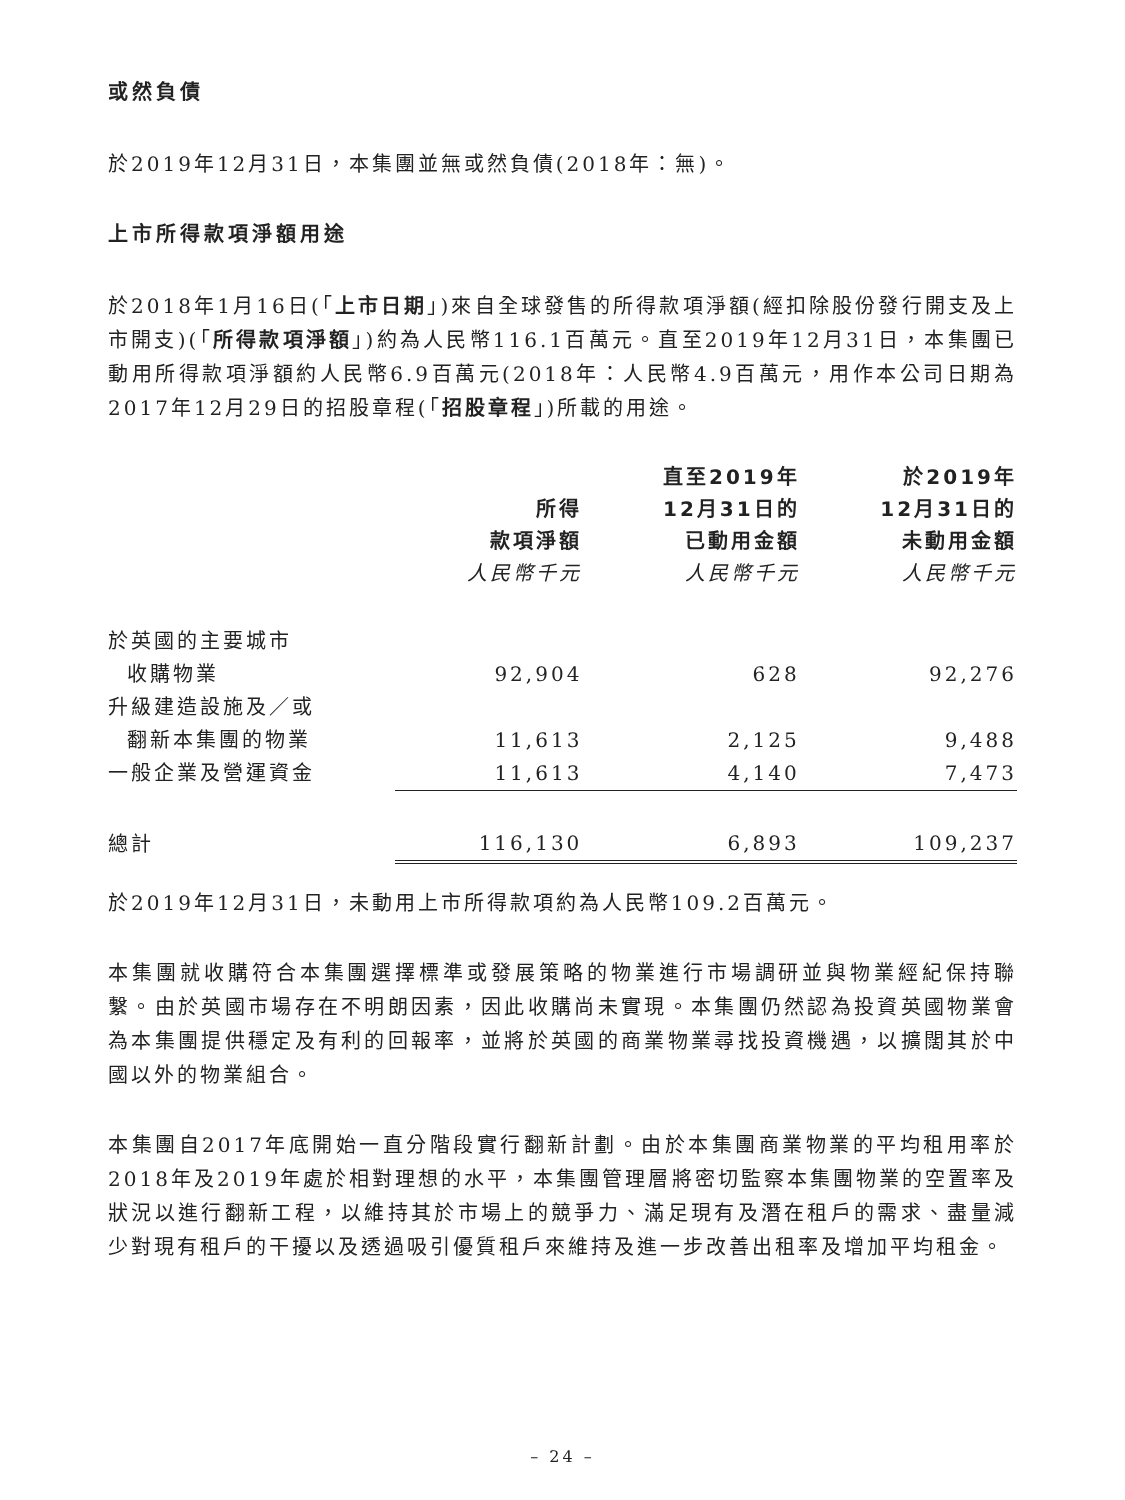或然負債
於2019年12月31日，本集團並無或然負債(2018年：無)。
上市所得款項淨額用途
於2018年1月16日(「上市日期」)來自全球發售的所得款項淨額(經扣除股份發行開支及上市開支)(「所得款項淨額」)約為人民幣116.1百萬元。直至2019年12月31日，本集團已動用所得款項淨額約人民幣6.9百萬元(2018年：人民幣4.9百萬元，用作本公司日期為2017年12月29日的招股章程(「招股章程」)所載的用途。
| | 所得 款項淨額 人民幣千元 | 直至2019年 12月31日的 已動用金額 人民幣千元 | 於2019年 12月31日的 未動用金額 人民幣千元 |
| --- | --- | --- | --- |
| 於英國的主要城市 | | | |
| 收購物業 | 92,904 | 628 | 92,276 |
| 升級建造設施及／或 | | | |
| 翻新本集團的物業 | 11,613 | 2,125 | 9,488 |
| 一般企業及營運資金 | 11,613 | 4,140 | 7,473 |
| 總計 | 116,130 | 6,893 | 109,237 |
於2019年12月31日，未動用上市所得款項約為人民幣109.2百萬元。
本集團就收購符合本集團選擇標準或發展策略的物業進行市場調研並與物業經紀保持聯繫。由於英國市場存在不明朗因素，因此收購尚未實現。本集團仍然認為投資英國物業會為本集團提供穩定及有利的回報率，並將於英國的商業物業尋找投資機遇，以擴闊其於中國以外的物業組合。
本集團自2017年底開始一直分階段實行翻新計劃。由於本集團商業物業的平均租用率於2018年及2019年處於相對理想的水平，本集團管理層將密切監察本集團物業的空置率及狀況以進行翻新工程，以維持其於市場上的競爭力、滿足現有及潛在租戶的需求、盡量減少對現有租戶的干擾以及透過吸引優質租戶來維持及進一步改善出租率及增加平均租金。
– 24 –